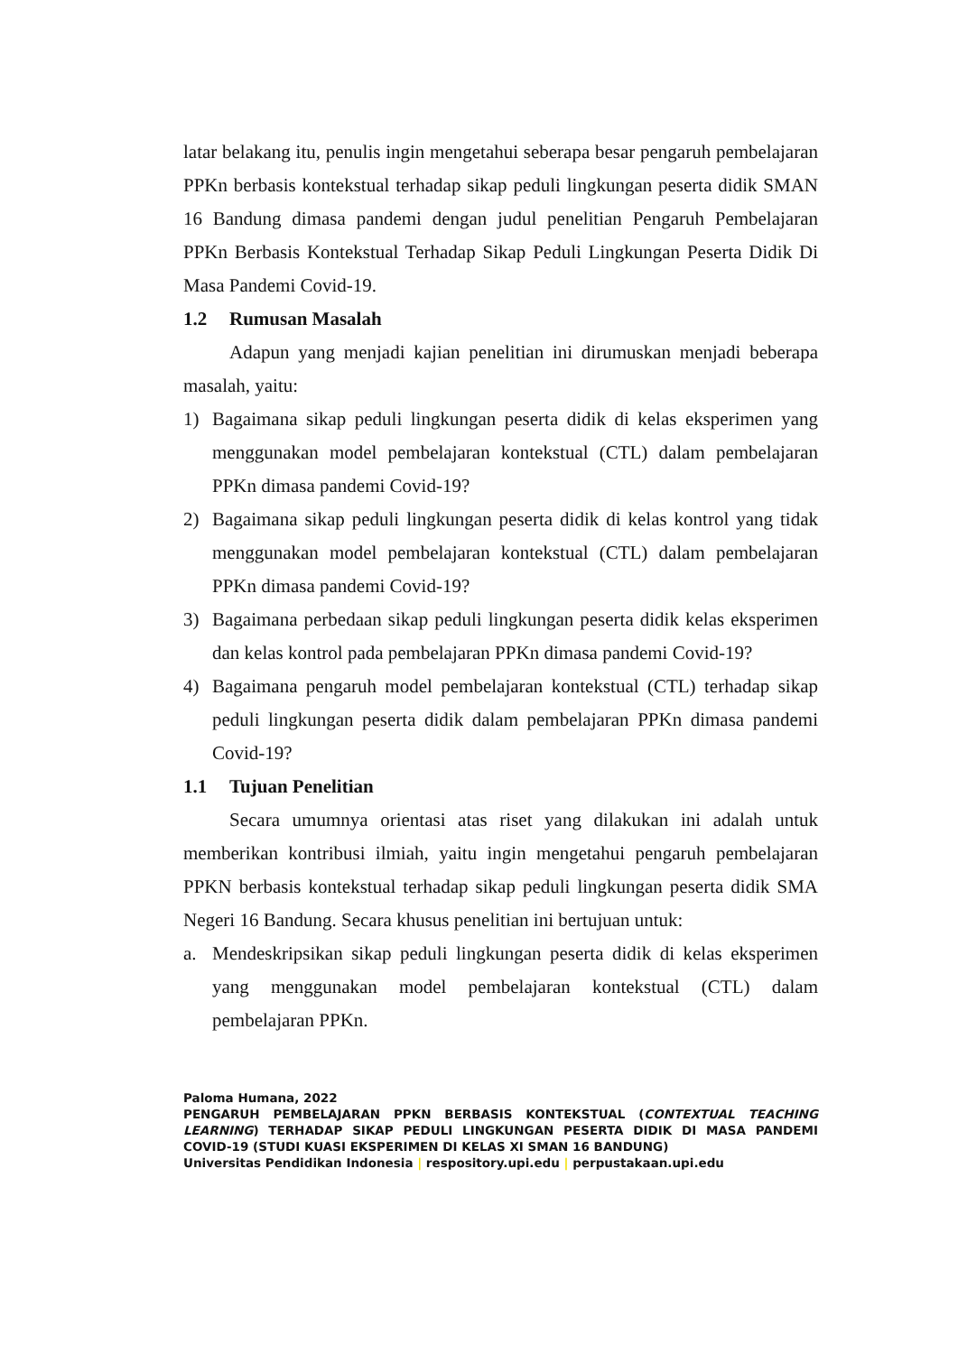latar belakang itu, penulis ingin mengetahui seberapa besar pengaruh pembelajaran PPKn berbasis kontekstual terhadap sikap peduli lingkungan peserta didik SMAN 16 Bandung dimasa pandemi dengan judul penelitian Pengaruh Pembelajaran PPKn Berbasis Kontekstual Terhadap Sikap Peduli Lingkungan Peserta Didik Di Masa Pandemi Covid-19.
1.2 Rumusan Masalah
Adapun yang menjadi kajian penelitian ini dirumuskan menjadi beberapa masalah, yaitu:
1) Bagaimana sikap peduli lingkungan peserta didik di kelas eksperimen yang menggunakan model pembelajaran kontekstual (CTL) dalam pembelajaran PPKn dimasa pandemi Covid-19?
2) Bagaimana sikap peduli lingkungan peserta didik di kelas kontrol yang tidak menggunakan model pembelajaran kontekstual (CTL) dalam pembelajaran PPKn dimasa pandemi Covid-19?
3) Bagaimana perbedaan sikap peduli lingkungan peserta didik kelas eksperimen dan kelas kontrol pada pembelajaran PPKn dimasa pandemi Covid-19?
4) Bagaimana pengaruh model pembelajaran kontekstual (CTL) terhadap sikap peduli lingkungan peserta didik dalam pembelajaran PPKn dimasa pandemi Covid-19?
1.1 Tujuan Penelitian
Secara umumnya orientasi atas riset yang dilakukan ini adalah untuk memberikan kontribusi ilmiah, yaitu ingin mengetahui pengaruh pembelajaran PPKN berbasis kontekstual terhadap sikap peduli lingkungan peserta didik SMA Negeri 16 Bandung. Secara khusus penelitian ini bertujuan untuk:
a. Mendeskripsikan sikap peduli lingkungan peserta didik di kelas eksperimen yang menggunakan model pembelajaran kontekstual (CTL) dalam pembelajaran PPKn.
Paloma Humana, 2022
PENGARUH PEMBELAJARAN PPKN BERBASIS KONTEKSTUAL (CONTEXTUAL TEACHING LEARNING) TERHADAP SIKAP PEDULI LINGKUNGAN PESERTA DIDIK DI MASA PANDEMI COVID-19 (STUDI KUASI EKSPERIMEN DI KELAS XI SMAN 16 BANDUNG)
Universitas Pendidikan Indonesia | respository.upi.edu | perpustakaan.upi.edu